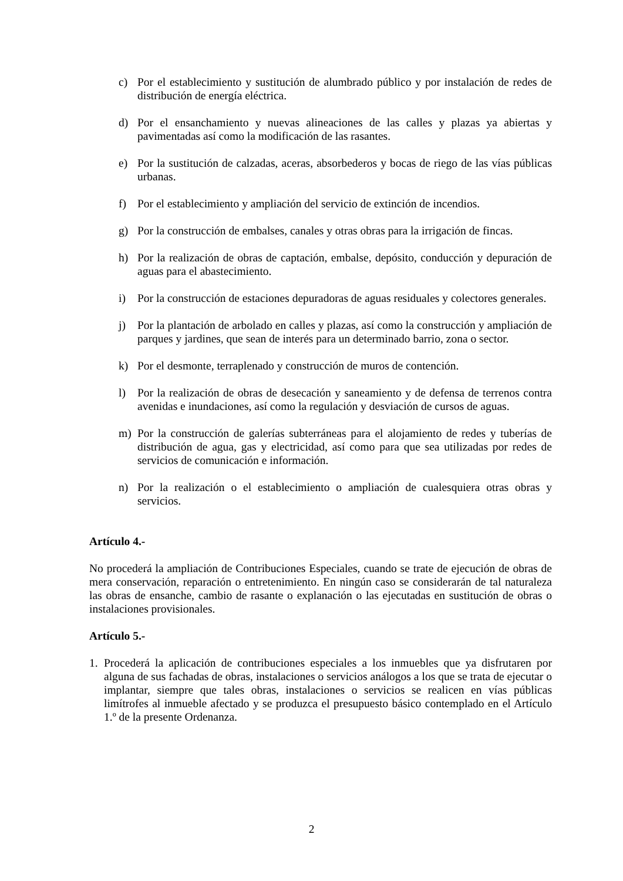c) Por el establecimiento y sustitución de alumbrado público y por instalación de redes de distribución de energía eléctrica.
d) Por el ensanchamiento y nuevas alineaciones de las calles y plazas ya abiertas y pavimentadas así como la modificación de las rasantes.
e) Por la sustitución de calzadas, aceras, absorbederos y bocas de riego de las vías públicas urbanas.
f) Por el establecimiento y ampliación del servicio de extinción de incendios.
g) Por la construcción de embalses, canales y otras obras para la irrigación de fincas.
h) Por la realización de obras de captación, embalse, depósito, conducción y depuración de aguas para el abastecimiento.
i) Por la construcción de estaciones depuradoras de aguas residuales y colectores generales.
j) Por la plantación de arbolado en calles y plazas, así como la construcción y ampliación de parques y jardines, que sean de interés para un determinado barrio, zona o sector.
k) Por el desmonte, terraplenado y construcción de muros de contención.
l) Por la realización de obras de desecación y saneamiento y de defensa de terrenos contra avenidas e inundaciones, así como la regulación y desviación de cursos de aguas.
m) Por la construcción de galerías subterráneas para el alojamiento de redes y tuberías de distribución de agua, gas y electricidad, así como para que sea utilizadas por redes de servicios de comunicación e información.
n) Por la realización o el establecimiento o ampliación de cualesquiera otras obras y servicios.
Artículo 4.-
No procederá la ampliación de Contribuciones Especiales, cuando se trate de ejecución de obras de mera conservación, reparación o entretenimiento. En ningún caso se considerarán de tal naturaleza las obras de ensanche, cambio de rasante o explanación o las ejecutadas en sustitución de obras o instalaciones provisionales.
Artículo 5.-
1. Procederá la aplicación de contribuciones especiales a los inmuebles que ya disfrutaren por alguna de sus fachadas de obras, instalaciones o servicios análogos a los que se trata de ejecutar o implantar, siempre que tales obras, instalaciones o servicios se realicen en vías públicas limítrofes al inmueble afectado y se produzca el presupuesto básico contemplado en el Artículo 1.º de la presente Ordenanza.
2